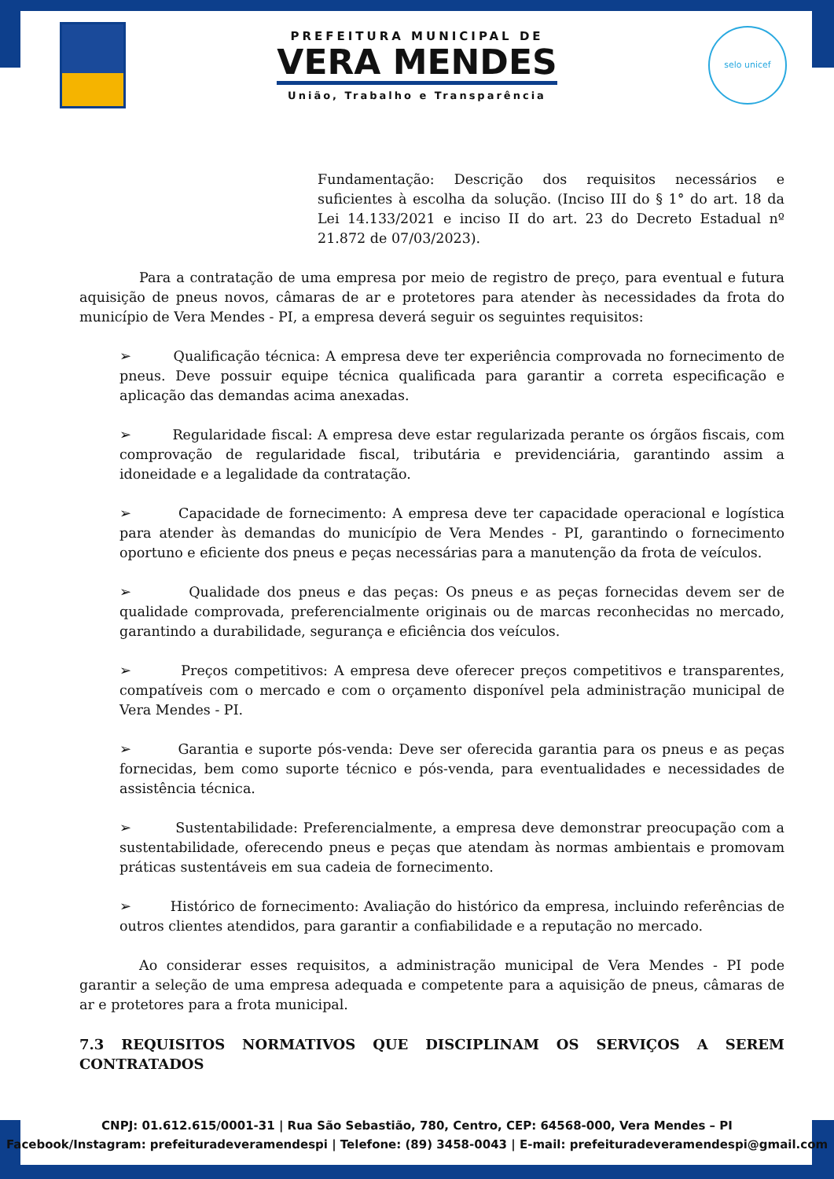PREFEITURA MUNICIPAL DE
VERA MENDES
União, Trabalho e Transparência
selo unicef
Fundamentação: Descrição dos requisitos necessários e suficientes à escolha da solução. (Inciso III do § 1° do art. 18 da Lei 14.133/2021 e inciso II do art. 23 do Decreto Estadual nº 21.872 de 07/03/2023).
Para a contratação de uma empresa por meio de registro de preço, para eventual e futura aquisição de pneus novos, câmaras de ar e protetores para atender às necessidades da frota do município de Vera Mendes - PI, a empresa deverá seguir os seguintes requisitos:
➢ Qualificação técnica: A empresa deve ter experiência comprovada no fornecimento de pneus. Deve possuir equipe técnica qualificada para garantir a correta especificação e aplicação das demandas acima anexadas.
➢ Regularidade fiscal: A empresa deve estar regularizada perante os órgãos fiscais, com comprovação de regularidade fiscal, tributária e previdenciária, garantindo assim a idoneidade e a legalidade da contratação.
➢ Capacidade de fornecimento: A empresa deve ter capacidade operacional e logística para atender às demandas do município de Vera Mendes - PI, garantindo o fornecimento oportuno e eficiente dos pneus e peças necessárias para a manutenção da frota de veículos.
➢ Qualidade dos pneus e das peças: Os pneus e as peças fornecidas devem ser de qualidade comprovada, preferencialmente originais ou de marcas reconhecidas no mercado, garantindo a durabilidade, segurança e eficiência dos veículos.
➢ Preços competitivos: A empresa deve oferecer preços competitivos e transparentes, compatíveis com o mercado e com o orçamento disponível pela administração municipal de Vera Mendes - PI.
➢ Garantia e suporte pós-venda: Deve ser oferecida garantia para os pneus e as peças fornecidas, bem como suporte técnico e pós-venda, para eventualidades e necessidades de assistência técnica.
➢ Sustentabilidade: Preferencialmente, a empresa deve demonstrar preocupação com a sustentabilidade, oferecendo pneus e peças que atendam às normas ambientais e promovam práticas sustentáveis em sua cadeia de fornecimento.
➢ Histórico de fornecimento: Avaliação do histórico da empresa, incluindo referências de outros clientes atendidos, para garantir a confiabilidade e a reputação no mercado.
Ao considerar esses requisitos, a administração municipal de Vera Mendes - PI pode garantir a seleção de uma empresa adequada e competente para a aquisição de pneus, câmaras de ar e protetores para a frota municipal.
7.3 REQUISITOS NORMATIVOS QUE DISCIPLINAM OS SERVIÇOS A SEREM CONTRATADOS
CNPJ: 01.612.615/0001-31 | Rua São Sebastião, 780, Centro, CEP: 64568-000, Vera Mendes – PI
Facebook/Instagram: prefeituradeveramendespi | Telefone: (89) 3458-0043 | E-mail: prefeituradeveramendespi@gmail.com